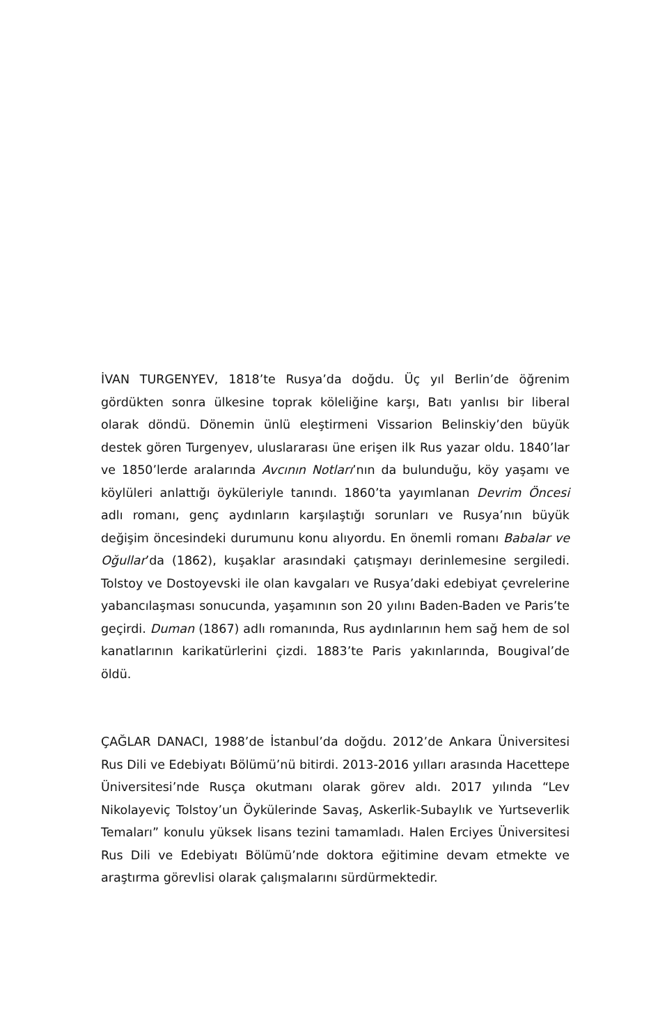İVAN TURGENYEV, 1818’te Rusya’da doğdu. Üç yıl Berlin’de öğrenim gördükten sonra ülkesine toprak köleliğine karşı, Batı yanlısı bir liberal olarak döndü. Dönemin ünlü eleştirmeni Vissarion Belinskiy’den büyük destek gören Turgenyev, uluslararası üne erişen ilk Rus yazar oldu. 1840’lar ve 1850’lerde aralarında Avcının Notları’nın da bulunduğu, köy yaşamı ve köylüleri anlattığı öyküleriyle tanındı. 1860’ta yayımlanan Devrim Öncesi adlı romanı, genç aydınların karşılaştığı sorunları ve Rusya’nın büyük değişim öncesindeki durumunu konu alıyordu. En önemli romanı Babalar ve Oğullar’da (1862), kuşaklar arasındaki çatışmayı derinlemesine sergiledi. Tolstoy ve Dostoyevski ile olan kavgaları ve Rusya’daki edebiyat çevrelerine yabancılaşması sonucunda, yaşamının son 20 yılını Baden-Baden ve Paris’te geçirdi. Duman (1867) adlı romanında, Rus aydınlarının hem sağ hem de sol kanatlarının karikatürlerini çizdi. 1883’te Paris yakınlarında, Bougival’de öldü.
ÇAĞLAR DANACI, 1988’de İstanbul’da doğdu. 2012’de Ankara Üniversitesi Rus Dili ve Edebiyatı Bölümü’nü bitirdi. 2013-2016 yılları arasında Hacettepe Üniversitesi’nde Rusça okutmanı olarak görev aldı. 2017 yılında “Lev Nikolayeviç Tolstoy’un Öykülerinde Savaş, Askerlik-Subaylık ve Yurtseverlik Temaları” konulu yüksek lisans tezini tamamladı. Halen Erciyes Üniversitesi Rus Dili ve Edebiyatı Bölümü’nde doktora eğitimine devam etmekte ve araştırma görevlisi olarak çalışmalarını sürdürmektedir.